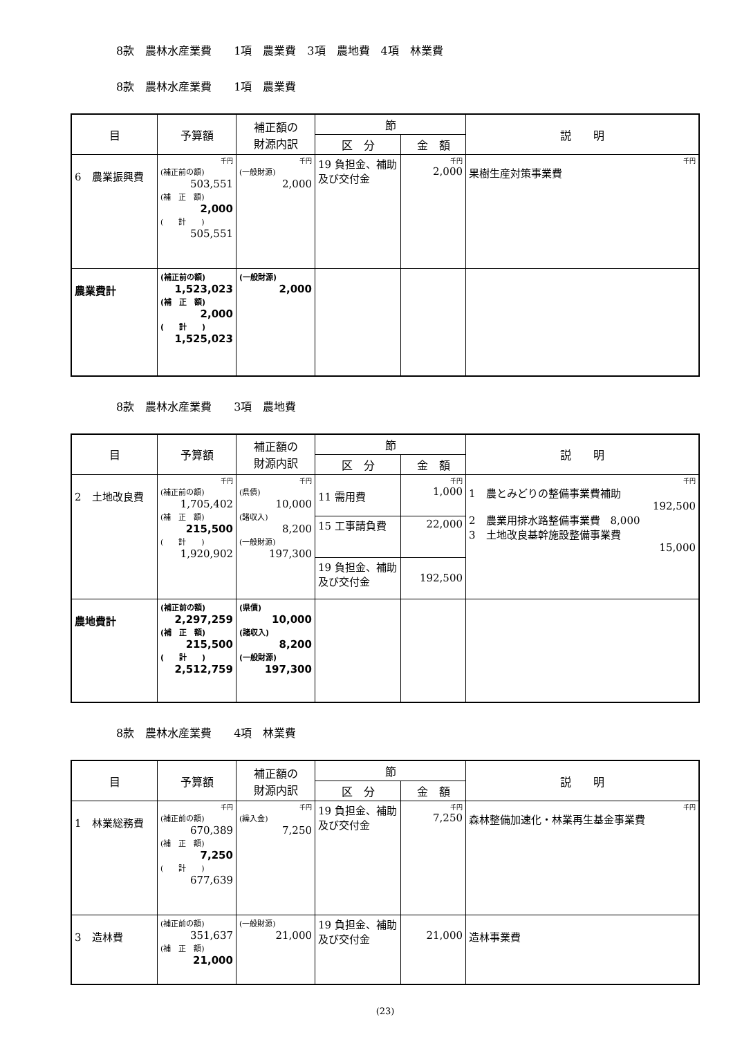8款　農林水産業費　　1項　農業費　3項　農地費　4項　林業費
8款　農林水産業費　　1項　農業費
| 目 | 予算額 | 補正額の 財源内訳 | 節 | | 説 明 |
| --- | --- | --- | --- | --- | --- |
| | | | 区 分 | 金 額 | |
| 6 農業振興費 | 千円 (補正前の額) 503,551 (補 正 額) 2,000 ( 計 ) 505,551 | 千円 (一般財源) 2,000 | 19 負担金、補助及び交付金 | 千円 2,000 | 千円 果樹生産対策事業費 |
| 農業費計 | (補正前の額) 1,523,023 (補 正 額) 2,000 ( 計 ) 1,525,023 | (一般財源) 2,000 | | | |
8款　農林水産業費　　3項　農地費
| 目 | 予算額 | 補正額の 財源内訳 | 節 | | 説 明 |
| --- | --- | --- | --- | --- | --- |
| | | | 区 分 | 金 額 | |
| 2 土地改良費 | 千円 (補正前の額) 1,705,402 (補 正 額) 215,500 ( 計 ) 1,920,902 | 千円 (県債) 10,000 (諸収入) 8,200 (一般財源) 197,300 | 11 需用費 | 千円 1,000 | 千円 1 農とみどりの整備事業費補助 192,500 2 農業用排水路整備事業費 8,000 3 土地改良基幹施設整備事業費 15,000 |
| | | | 15 工事請負費 | 22,000 | |
| | | | 19 負担金、補助及び交付金 | 192,500 | |
| 農地費計 | (補正前の額) 2,297,259 (補 正 額) 215,500 ( 計 ) 2,512,759 | (県債) 10,000 (諸収入) 8,200 (一般財源) 197,300 | | | |
8款　農林水産業費　　4項　林業費
| 目 | 予算額 | 補正額の 財源内訳 | 節 | | 説 明 |
| --- | --- | --- | --- | --- | --- |
| | | | 区 分 | 金 額 | |
| 1 林業総務費 | 千円 (補正前の額) 670,389 (補 正 額) 7,250 ( 計 ) 677,639 | 千円 (繰入金) 7,250 | 19 負担金、補助及び交付金 | 千円 7,250 | 千円 森林整備加速化・林業再生基金事業費 |
| 3 造林費 | (補正前の額) 351,637 (補 正 額) 21,000 | (一般財源) 21,000 | 19 負担金、補助及び交付金 | 21,000 | 造林事業費 |
(23)